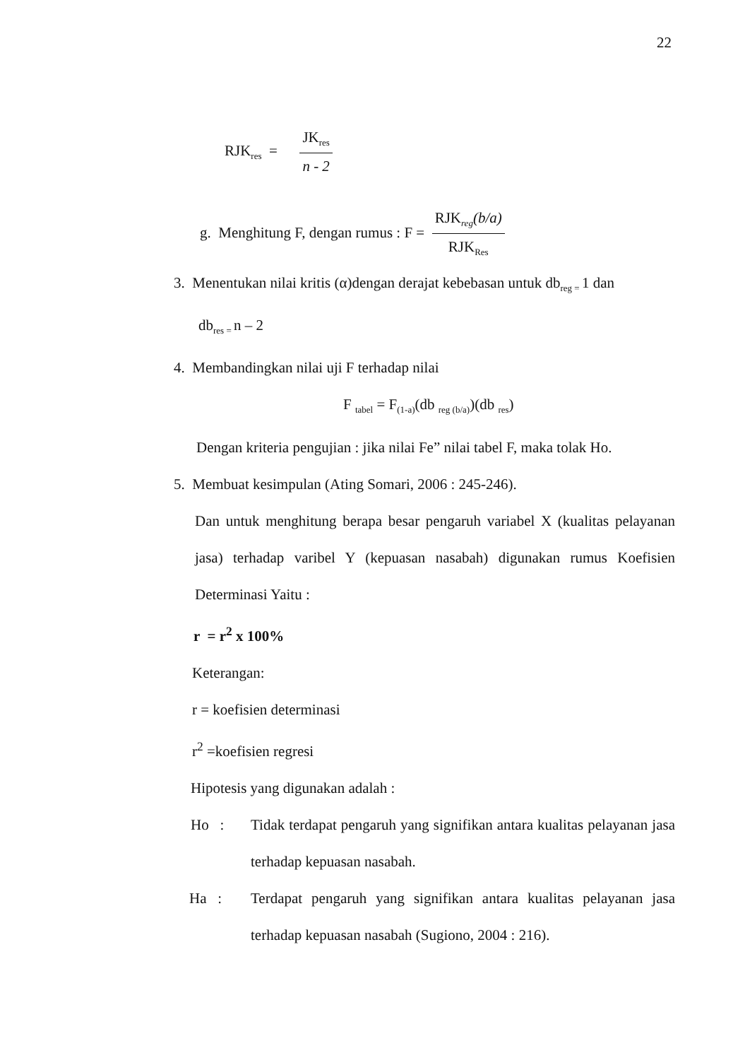22
RJK<sub>res</sub> =
JK<sub>res</sub>
n - 2
g. Menghitung F, dengan rumus : F =
RJK<sub>reg</sub>(b/a)
RJK<sub>Res</sub>
3. Menentukan nilai kritis (α)dengan derajat kebebasan untuk db<sub>reg =</sub>1 dan
db<sub>res =</sub>n – 2
4. Membandingkan nilai uji F terhadap nilai
F <sub>tabel</sub> = F<sub>(1-a)</sub>(db <sub>reg (b/a)</sub>)(db <sub>res</sub>)
Dengan kriteria pengujian : jika nilai Fe” nilai tabel F, maka tolak Ho.
5. Membuat kesimpulan (Ating Somari, 2006 : 245-246).
Dan untuk menghitung berapa besar pengaruh variabel X (kualitas pelayanan jasa) terhadap varibel Y (kepuasan nasabah) digunakan rumus Koefisien Determinasi Yaitu :
r = r<sup>2</sup> x 100%
Keterangan:
r = koefisien determinasi
r<sup>2</sup> =koefisien regresi
Hipotesis yang digunakan adalah :
Ho : Tidak terdapat pengaruh yang signifikan antara kualitas pelayanan jasa terhadap kepuasan nasabah.
Ha : Terdapat pengaruh yang signifikan antara kualitas pelayanan jasa terhadap kepuasan nasabah (Sugiono, 2004 : 216).